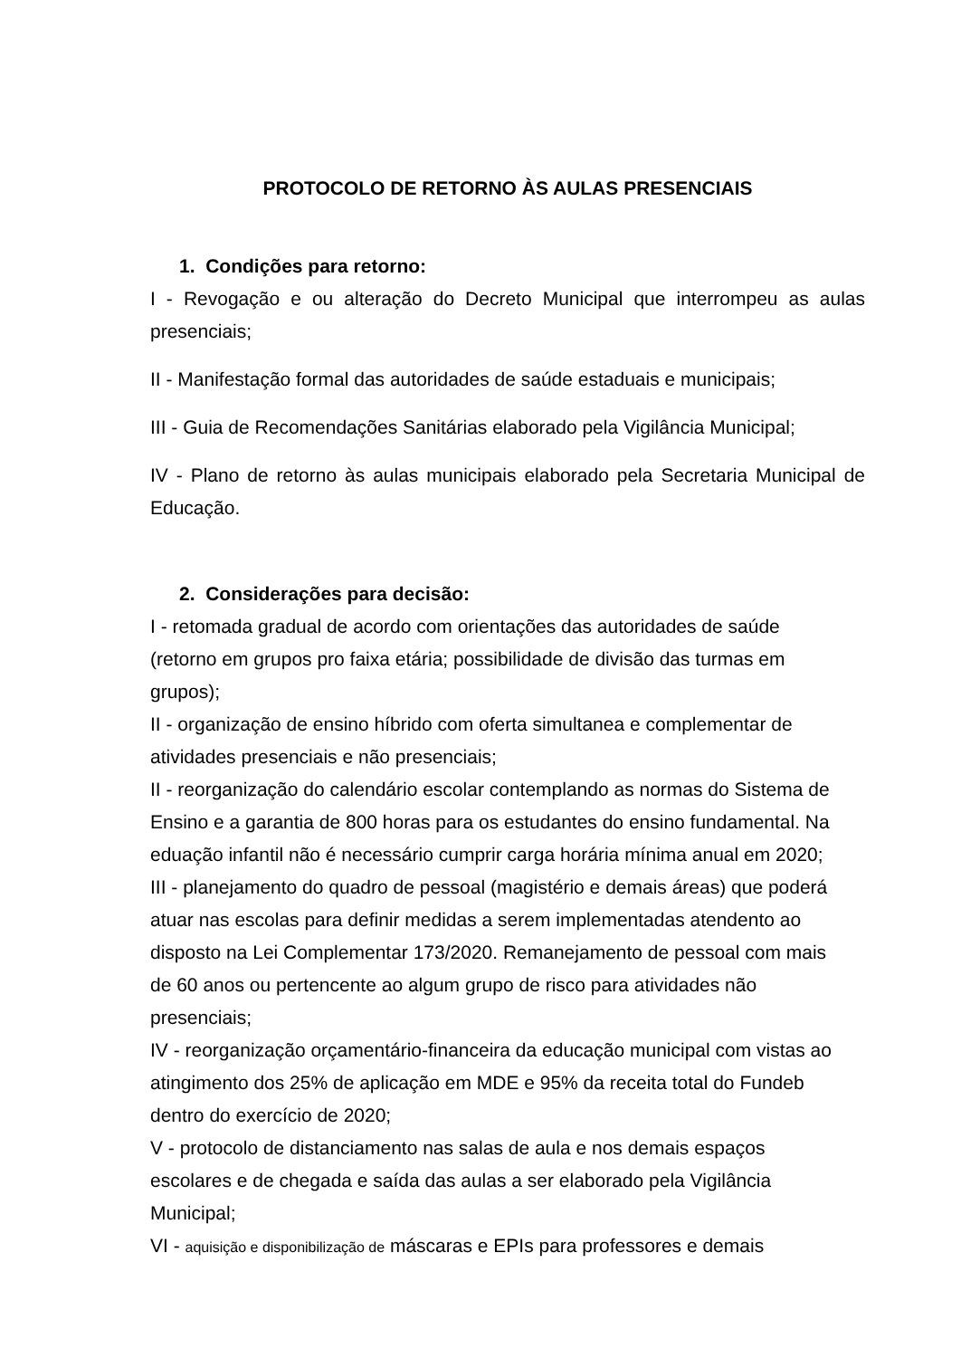PROTOCOLO DE RETORNO ÀS AULAS PRESENCIAIS
1. Condições para retorno:
I - Revogação e ou alteração do Decreto Municipal que interrompeu as aulas presenciais;
II - Manifestação formal das autoridades de saúde estaduais e municipais;
III - Guia de Recomendações Sanitárias elaborado pela Vigilância Municipal;
IV - Plano de retorno às aulas municipais elaborado pela Secretaria Municipal de Educação.
2. Considerações para decisão:
I - retomada gradual de acordo com orientações das autoridades de saúde
(retorno em grupos pro faixa etária; possibilidade de divisão das turmas em
grupos);
II - organização de ensino híbrido com oferta simultanea e complementar de
atividades presenciais e não presenciais;
II - reorganização do calendário escolar contemplando as normas do Sistema de
Ensino e a garantia de 800 horas para os estudantes do ensino fundamental. Na
eduação infantil não é necessário cumprir carga horária mínima anual em 2020;
III - planejamento do quadro de pessoal (magistério e demais áreas) que poderá
atuar nas escolas para definir medidas a serem implementadas atendento ao
disposto na Lei Complementar 173/2020. Remanejamento de pessoal com mais
de 60 anos ou pertencente ao algum grupo de risco para atividades não
presenciais;
IV - reorganização orçamentário-financeira da educação municipal com vistas ao
atingimento dos 25% de aplicação em MDE e 95% da receita total do Fundeb
dentro do exercício de 2020;
V - protocolo de distanciamento nas salas de aula e nos demais espaços
escolares e de chegada e saída das aulas a ser elaborado pela Vigilância
Municipal;
VI - aquisição e disponibilização de máscaras e EPIs para professores e demais